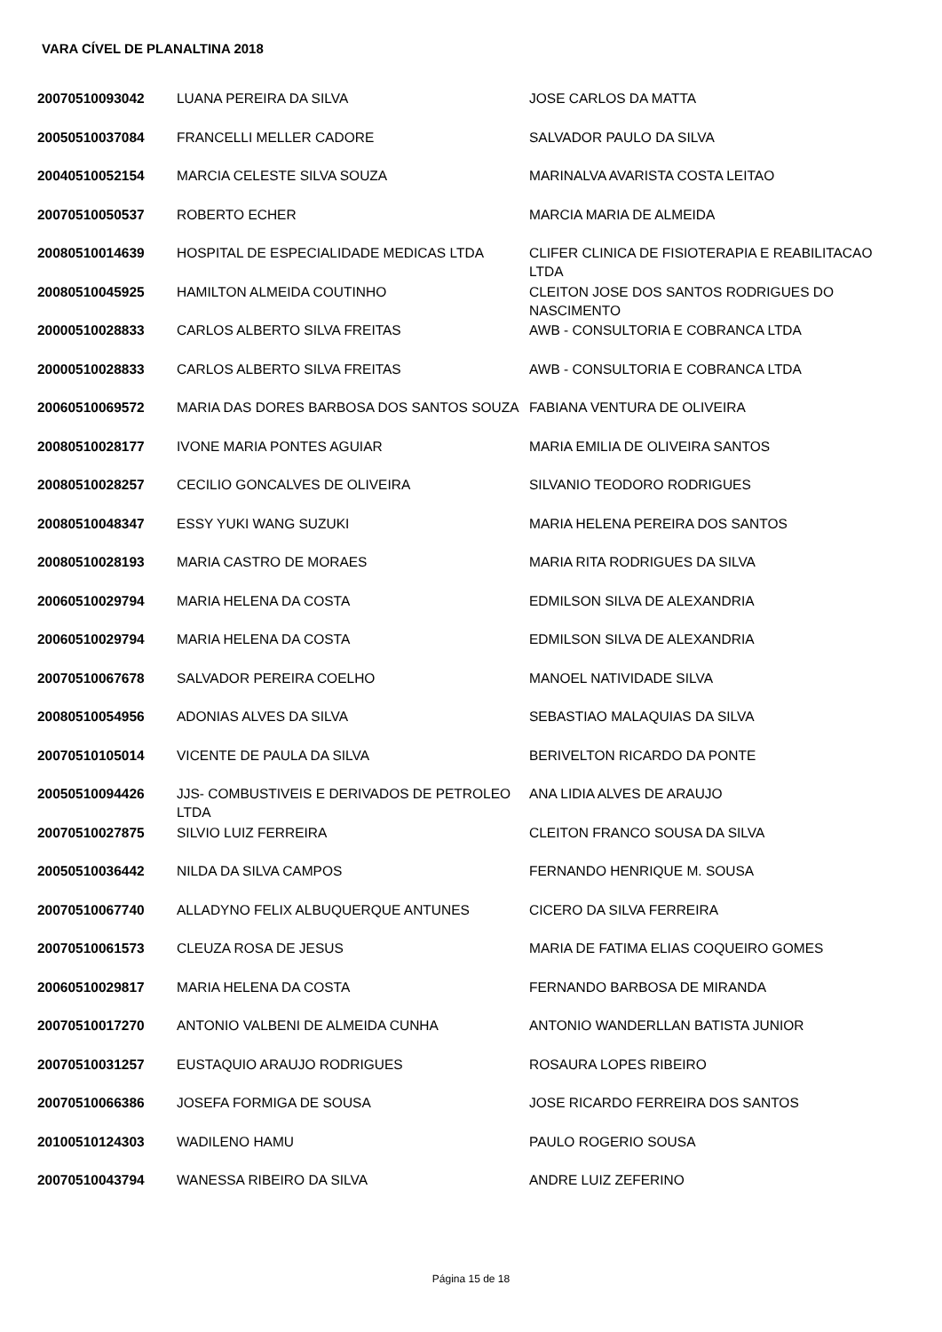VARA CÍVEL DE PLANALTINA 2018
| 20070510093042 | LUANA PEREIRA DA SILVA | JOSE CARLOS DA MATTA |
| 20050510037084 | FRANCELLI MELLER CADORE | SALVADOR PAULO DA SILVA |
| 20040510052154 | MARCIA CELESTE SILVA SOUZA | MARINALVA AVARISTA COSTA LEITAO |
| 20070510050537 | ROBERTO ECHER | MARCIA MARIA DE ALMEIDA |
| 20080510014639 | HOSPITAL DE ESPECIALIDADE MEDICAS LTDA | CLIFER CLINICA DE FISIOTERAPIA E REABILITACAO LTDA |
| 20080510045925 | HAMILTON ALMEIDA COUTINHO | CLEITON JOSE DOS SANTOS RODRIGUES DO NASCIMENTO |
| 20000510028833 | CARLOS ALBERTO SILVA FREITAS | AWB - CONSULTORIA E COBRANCA LTDA |
| 20000510028833 | CARLOS ALBERTO SILVA FREITAS | AWB - CONSULTORIA E COBRANCA LTDA |
| 20060510069572 | MARIA DAS DORES BARBOSA DOS SANTOS SOUZA | FABIANA VENTURA DE OLIVEIRA |
| 20080510028177 | IVONE MARIA PONTES AGUIAR | MARIA EMILIA DE OLIVEIRA SANTOS |
| 20080510028257 | CECILIO GONCALVES DE OLIVEIRA | SILVANIO TEODORO RODRIGUES |
| 20080510048347 | ESSY YUKI WANG SUZUKI | MARIA HELENA PEREIRA DOS SANTOS |
| 20080510028193 | MARIA CASTRO DE MORAES | MARIA RITA RODRIGUES DA SILVA |
| 20060510029794 | MARIA HELENA DA COSTA | EDMILSON SILVA DE ALEXANDRIA |
| 20060510029794 | MARIA HELENA DA COSTA | EDMILSON SILVA DE ALEXANDRIA |
| 20070510067678 | SALVADOR PEREIRA COELHO | MANOEL NATIVIDADE SILVA |
| 20080510054956 | ADONIAS ALVES DA SILVA | SEBASTIAO MALAQUIAS DA SILVA |
| 20070510105014 | VICENTE DE PAULA DA SILVA | BERIVELTON RICARDO DA PONTE |
| 20050510094426 | JJS- COMBUSTIVEIS E DERIVADOS DE PETROLEO LTDA | ANA LIDIA ALVES DE ARAUJO |
| 20070510027875 | SILVIO LUIZ FERREIRA | CLEITON FRANCO SOUSA DA SILVA |
| 20050510036442 | NILDA DA SILVA CAMPOS | FERNANDO HENRIQUE M. SOUSA |
| 20070510067740 | ALLADYNO FELIX ALBUQUERQUE ANTUNES | CICERO DA SILVA FERREIRA |
| 20070510061573 | CLEUZA ROSA DE JESUS | MARIA DE FATIMA ELIAS COQUEIRO GOMES |
| 20060510029817 | MARIA HELENA DA COSTA | FERNANDO BARBOSA DE MIRANDA |
| 20070510017270 | ANTONIO VALBENI DE ALMEIDA CUNHA | ANTONIO WANDERLLAN BATISTA JUNIOR |
| 20070510031257 | EUSTAQUIO ARAUJO RODRIGUES | ROSAURA LOPES RIBEIRO |
| 20070510066386 | JOSEFA FORMIGA DE SOUSA | JOSE RICARDO FERREIRA DOS SANTOS |
| 20100510124303 | WADILENO HAMU | PAULO ROGERIO SOUSA |
| 20070510043794 | WANESSA RIBEIRO DA SILVA | ANDRE LUIZ ZEFERINO |
Página 15 de 18